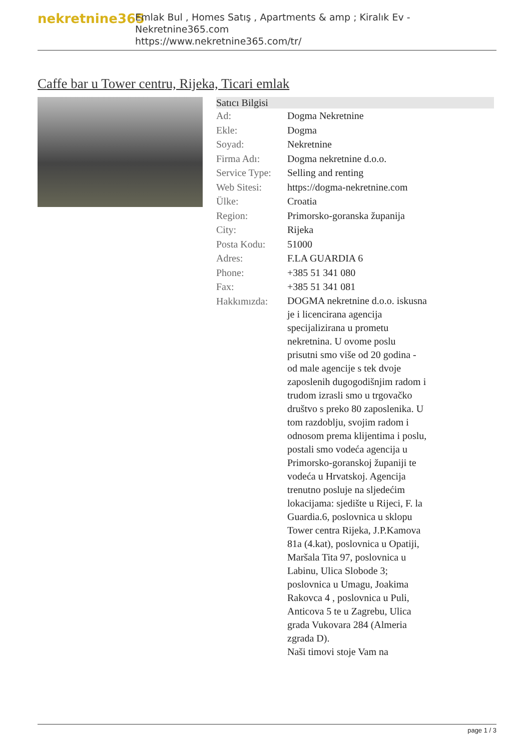nekretnine365
Emlak Bul , Homes Satış , Apartments & amp ; Kiralık Ev - Nekretnine365.com
https://www.nekretnine365.com/tr/
Caffe bar u Tower centru, Rijeka, Ticari emlak
| Satıcı Bilgisi | |
| --- | --- |
| Ad: | Dogma Nekretnine |
| Ekle: | Dogma |
| Soyad: | Nekretnine |
| Firma Adı: | Dogma nekretnine d.o.o. |
| Service Type: | Selling and renting |
| Web Sitesi: | https://dogma-nekretnine.com |
| Ülke: | Croatia |
| Region: | Primorsko-goranska županija |
| City: | Rijeka |
| Posta Kodu: | 51000 |
| Adres: | F.LA GUARDIA 6 |
| Phone: | +385 51 341 080 |
| Fax: | +385 51 341 081 |
| Hakkımızda: | DOGMA nekretnine d.o.o. iskusna je i licencirana agencija specijalizirana u prometu nekretnina. U ovome poslu prisutni smo više od 20 godina - od male agencije s tek dvoje zaposlenih dugogodišnjim radom i trudom izrasli smo u trgovačko društvo s preko 80 zaposlenika. U tom razdoblju, svojim radom i odnosom prema klijentima i poslu, postali smo vodeća agencija u Primorsko-goranskoj županiji te vodeća u Hrvatskoj. Agencija trenutno posluje na sljedećim lokacijama: sjedište u Rijeci, F. la Guardia.6, poslovnica u sklopu Tower centra Rijeka, J.P.Kamova 81a (4.kat), poslovnica u Opatiji, Maršala Tita 97, poslovnica u Labinu, Ulica Slobode 3; poslovnica u Umagu, Joakima Rakovca 4 , poslovnica u Puli, Anticova 5 te u Zagrebu, Ulica grada Vukovara 284 (Almeria zgrada D). Naši timovi stoje Vam na |
page 1 / 3